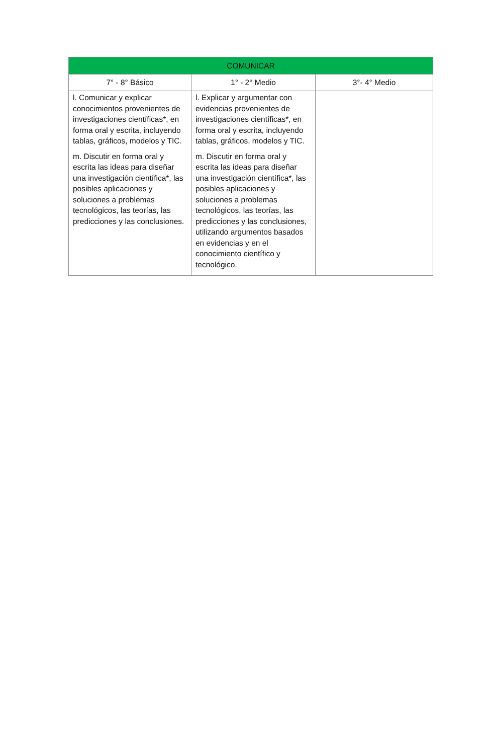| COMUNICAR | | |
| --- | --- | --- |
| 7° - 8° Básico | 1° - 2° Medio | 3°- 4° Medio |
| l. Comunicar y explicar conocimientos provenientes de investigaciones científicas*, en forma oral y escrita, incluyendo tablas, gráficos, modelos y TIC. m. Discutir en forma oral y escrita las ideas para diseñar una investigación científica*, las posibles aplicaciones y soluciones a problemas tecnológicos, las teorías, las predicciones y las conclusiones. | l. Explicar y argumentar con evidencias provenientes de investigaciones científicas*, en forma oral y escrita, incluyendo tablas, gráficos, modelos y TIC. m. Discutir en forma oral y escrita las ideas para diseñar una investigación científica*, las posibles aplicaciones y soluciones a problemas tecnológicos, las teorías, las predicciones y las conclusiones, utilizando argumentos basados en evidencias y en el conocimiento científico y tecnológico. | |